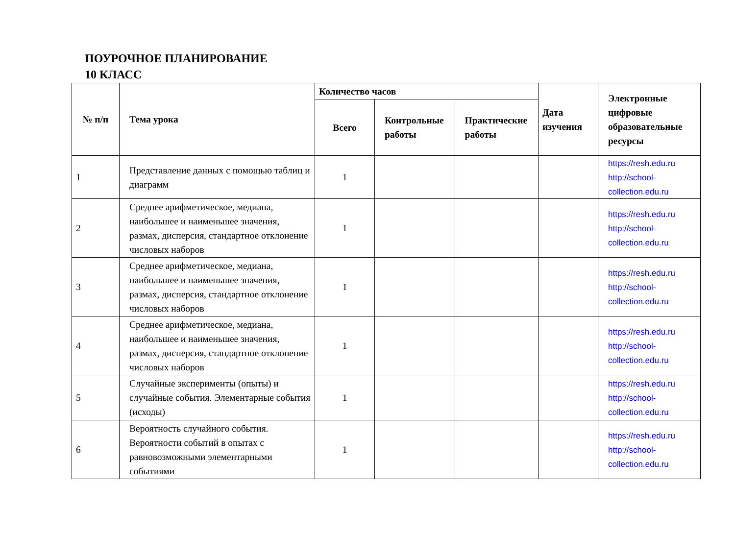ПОУРОЧНОЕ ПЛАНИРОВАНИЕ
10 КЛАСС
| № п/п | Тема урока | Количество часов | | | Дата изучения | Электронные цифровые образовательные ресурсы |
| --- | --- | --- | --- | --- | --- | --- |
| | | Всего | Контрольные работы | Практические работы | | |
| 1 | Представление данных с помощью таблиц и диаграмм | 1 | | | | https://resh.edu.ru http://school-collection.edu.ru |
| 2 | Среднее арифметическое, медиана, наибольшее и наименьшее значения, размах, дисперсия, стандартное отклонение числовых наборов | 1 | | | | https://resh.edu.ru http://school-collection.edu.ru |
| 3 | Среднее арифметическое, медиана, наибольшее и наименьшее значения, размах, дисперсия, стандартное отклонение числовых наборов | 1 | | | | https://resh.edu.ru http://school-collection.edu.ru |
| 4 | Среднее арифметическое, медиана, наибольшее и наименьшее значения, размах, дисперсия, стандартное отклонение числовых наборов | 1 | | | | https://resh.edu.ru http://school-collection.edu.ru |
| 5 | Случайные эксперименты (опыты) и случайные события. Элементарные события (исходы) | 1 | | | | https://resh.edu.ru http://school-collection.edu.ru |
| 6 | Вероятность случайного события. Вероятности событий в опытах с равновозможными элементарными событиями | 1 | | | | https://resh.edu.ru http://school-collection.edu.ru |